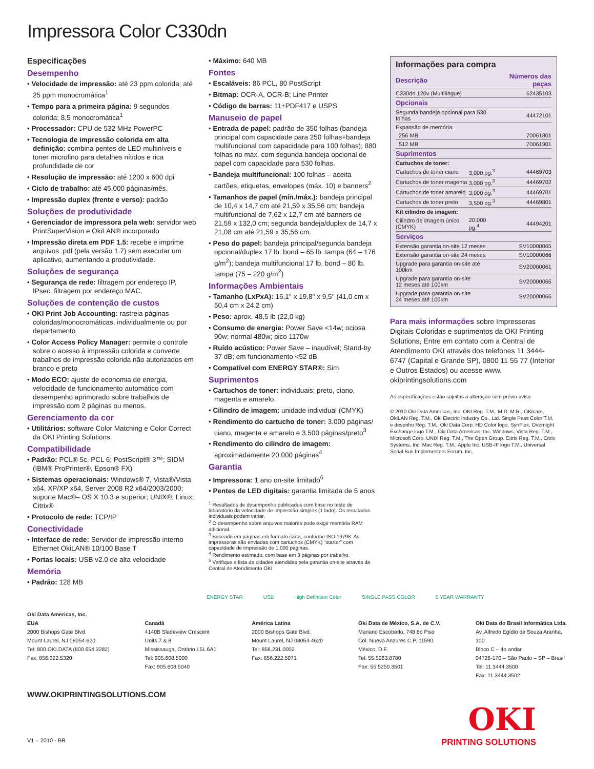Impressora Color C330dn
Especificações
Desempenho
• Velocidade de impressão: até 23 ppm colorida; até 25 ppm monocromática<sup>1</sup>
• Tempo para a primeira página: 9 segundos colorida; 8,5 monocromática<sup>1</sup>
• Processador: CPU de 532 MHz PowerPC
• Tecnologia de impressão colorida em alta definição: combina pentes de LED multiníveis e toner microfino para detalhes nítidos e rica profundidade de cor
• Resolução de impressão: até 1200 x 600 dpi
• Ciclo de trabalho: até 45.000 páginas/mês.
• Impressão duplex (frente e verso): padrão
Soluções de produtividade
• Gerenciador de impressora pela web: servidor web PrintSuperVision e OkiLAN® incorporado
• Impressão direta em PDF 1.5: recebe e imprime arquivos .pdf (pela versão 1.7) sem executar um aplicativo, aumentando a produtividade.
Soluções de segurança
• Segurança de rede: filtragem por endereço IP, IPsec, filtragem por endereço MAC.
Soluções de contenção de custos
• OKI Print Job Accounting: rastreia páginas coloridas/monocromáticas, individualmente ou por departamento
• Color Access Policy Manager: permite o controle sobre o acesso à impressão colorida e converte trabalhos de impressão colorida não autorizados em branco e preto
• Modo ECO: ajuste de economia de energia, velocidade de funcionamento automático com desempenho aprimorado sobre trabalhos de impressão com 2 páginas ou menos.
Gerenciamento da cor
• Utilitários: software Color Matching e Color Correct da OKI Printing Solutions.
Compatibilidade
• Padrão: PCL® 5c, PCL 6; PostScript® 3™; SIDM (IBM® ProPrinter®, Epson® FX)
• Sistemas operacionais: Windows® 7, Vista®/Vista x64, XP/XP x64, Server 2008 R2 x64/2003/2000; suporte Mac®– OS X 10.3 e superior; UNIX®; Linux; Citrix®
• Protocolo de rede: TCP/IP
Conectividade
• Interface de rede: Servidor de impressão interno Ethernet OkiLAN® 10/100 Base T
• Portas locais: USB v2.0 de alta velocidade
Memória
• Padrão: 128 MB
• Máximo: 640 MB
Fontes
• Escaláveis: 86 PCL, 80 PostScript
• Bitmap: OCR-A, OCR-B; Line Printer
• Código de barras: 11+PDF417 e USPS
Manuseio de papel
• Entrada de papel: padrão de 350 folhas (bandeja principal com capacidade para 250 folhas+bandeja multifuncional com capacidade para 100 folhas); 880 folhas no máx. com segunda bandeja opcional de papel com capacidade para 530 folhas.
• Bandeja multifuncional: 100 folhas – aceita cartões, etiquetas, envelopes (máx. 10) e banners<sup>2</sup>
• Tamanhos de papel (mín./máx.): bandeja principal de 10,4 x 14,7 cm até 21,59 x 35,56 cm; bandeja multifuncional de 7,62 x 12,7 cm até banners de 21,59 x 132,0 cm; segunda bandeja/duplex de 14,7 x 21,08 cm até 21,59 x 35,56 cm.
• Peso do papel: bandeja principal/segunda bandeja opcional/duplex 17 lb. bond – 65 lb. tampa (64 – 176 g/m<sup>2</sup>); bandeja multifuncional 17 lb. bond – 80 lb. tampa (75 – 220 g/m<sup>2</sup>)
Informações Ambientais
• Tamanho (LxPxA): 16,1'' x 19,8'' x 9,5'' (41,0 cm x 50,4 cm x 24,2 cm)
• Peso: aprox. 48,5 lb (22,0 kg)
• Consumo de energia: Power Save <14w; ociosa 90w; normal 480w; pico 1170w
• Ruído acústico: Power Save – inaudível; Stand-by 37 dB; em funcionamento <52 dB
• Compatível com ENERGY STAR®: Sim
Suprimentos
• Cartuchos de toner: individuais: preto, ciano, magenta e amarelo.
• Cilindro de imagem: unidade individual (CMYK)
• Rendimento do cartucho de toner: 3.000 páginas/ ciano, magenta e amarelo e 3.500 páginas/preto<sup>3</sup>
• Rendimento do cilindro de imagem: aproximadamente 20.000 páginas<sup>4</sup>
Garantia
• Impressora: 1 ano on-site limitado<sup>6</sup>
• Pentes de LED digitais: garantia limitada de 5 anos
<sup>1</sup> Resultados de desempenho publicados com base no teste de laboratório da velocidade de impressão simplex (1 lado). Os resultados individuais podem variar.
<sup>2</sup> O desempenho sobre arquivos maiores pode exigir memória RAM adicional.
<sup>3</sup> Baseado em páginas em formato carta, conforme ISO 19798. As impressoras são enviadas com cartuchos (CMYK) “starter” com capacidade de impressão de 1.000 páginas.
<sup>4</sup> Rendimento estimado, com base em 3 páginas por trabalho.
<sup>5</sup> Verifique a lista de cidades atendidas pela garantia on-site através da Central de Atendimento OKI
Informações para compra
| Descrição | | Números das peças |
| --- | --- | --- |
| C330dn 120v (Multilíngue) | | 62435103 |
| Opcionais | | |
| Segunda bandeja opcional para 530 folhas | | 44472101 |
| Expansão de memória: | | |
| 256 MB | | 70061801 |
| 512 MB | | 70061901 |
| Suprimentos | | |
| Cartuchos de toner: | | |
| Cartuchos de toner ciano | 3,000 pg.<sup>3</sup> | 44469703 |
| Cartuchos de toner magenta | 3,000 pg.<sup>3</sup> | 44469702 |
| Cartuchos de toner amarelo | 3,000 pg.<sup>3</sup> | 44469701 |
| Cartuchos de toner preto | 3,500 pg.<sup>3</sup> | 44469801 |
| Kit cilindro de imagem: | | |
| Cilindro de imagem único (CMYK) | 20,000 pg.<sup>4</sup> | 44494201 |
| Serviços | | |
| Extensão garantia on-site 12 meses | | SV10000065 |
| Extensão garantia on-site 24 meses | | SV10000066 |
| Upgrade para garantia on-site até 100km | | SV20000061 |
| Upgrade para garantia on-site 12 meses até 100km | | SV20000065 |
| Upgrade para garantia on-site 24 meses até 100km | | SV20000066 |
Para mais informações sobre Impressoras Digitais Coloridas e suprimentos da OKI Printing Solutions, Entre em contato com a Central de Atendimento OKI através dos telefones 11 3444-6747 (Capital e Grande SP), 0800 11 55 77 (Interior e Outros Estados) ou acesse www. okiprintingsolutions.com
As especificações estão sujeitas a alteração sem prévio aviso.
© 2010 Oki Data Americas, Inc. OKI Reg. T.M., M.D. M.R., OKIcare, OkiLAN Reg. T.M., Oki Electric Industry Co., Ltd. Single Pass Color T.M. e desenho Reg. T.M., Oki Data Corp. HD Color logo, SynFlex, Overnight Exchange logo T.M., Oki Data Americas, Inc. Windows, Vista Reg. T.M., Microsoft Corp. UNIX Reg. T.M., The Open Group. Citrix Reg. T.M., Citrix Systems, Inc. Mac Reg. T.M., Apple Inc. USB-IF logo T.M., Universal Serial Bus Implementers Forum, Inc.
ENERGY STAR USB High Definition Color SINGLE PASS COLOR 5 YEAR WARRANTY
Oki Data Americas, Inc.
EUA
2000 Bishops Gate Blvd.
Mount Laurel, NJ 08054-620
Tel: 800.OKI.DATA (800.654.3282)
Fax: 856.222.5320
Canadá
4140B Sladeview Crescent
Units 7 & 8
Mississauga, Ontário L5L 6A1
Tel: 905.608.5000
Fax: 905.608.5040
América Latina
2000 Bishops Gate Blvd.
Mount Laurel, NJ 08054-4620
Tel: 856.231.0002
Fax: 856.222.5071
Oki Data de México, S.A. de C.V.
Mariano Escobedo, 748 8o Piso
Col. Nueva Anzures C.P. 11590
México, D.F.
Tel: 55.5263.8780
Fax: 55.5250.3501
Oki Data do Brasil Informática Ltda.
Av. Alfredo Egídio de Souza Aranha,
100
Bloco C – 4o andar
04726-170 – São Paulo – SP – Brasil
Tel: 11.3444.3500
Fax: 11.3444.3502
WWW.OKIPRINTINGSOLUTIONS.COM
V1 – 2010 - BR
OKI
PRINTING SOLUTIONS